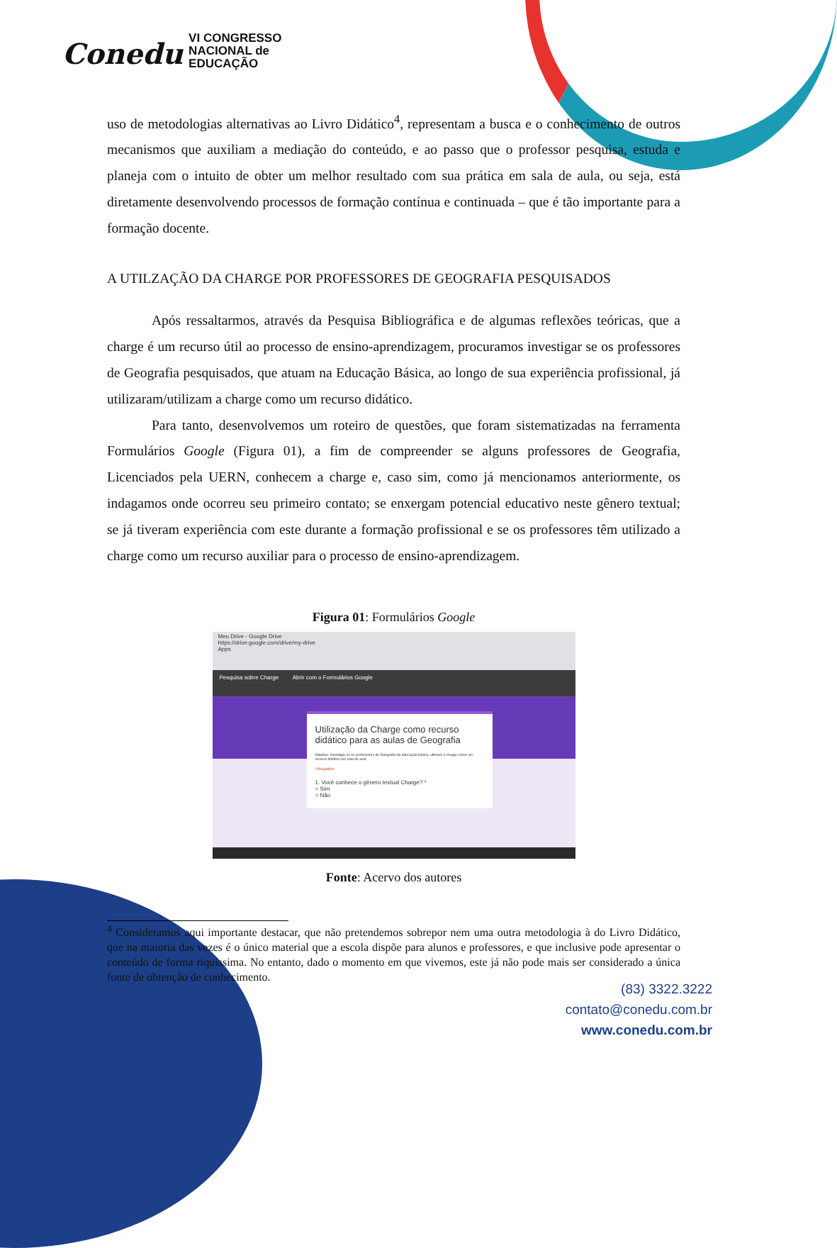Conedu VI CONGRESSO
NACIONAL de
EDUCAÇÃO
uso de metodologias alternativas ao Livro Didático<sup>4</sup>, representam a busca e o conhecimento de outros mecanismos que auxiliam a mediação do conteúdo, e ao passo que o professor pesquisa, estuda e planeja com o intuito de obter um melhor resultado com sua prática em sala de aula, ou seja, está diretamente desenvolvendo processos de formação contínua e continuada – que é tão importante para a formação docente.
A UTILZAÇÃO DA CHARGE POR PROFESSORES DE GEOGRAFIA PESQUISADOS
Após ressaltarmos, através da Pesquisa Bibliográfica e de algumas reflexões teóricas, que a charge é um recurso útil ao processo de ensino-aprendizagem, procuramos investigar se os professores de Geografia pesquisados, que atuam na Educação Básica, ao longo de sua experiência profissional, já utilizaram/utilizam a charge como um recurso didático.
Para tanto, desenvolvemos um roteiro de questões, que foram sistematizadas na ferramenta Formulários Google (Figura 01), a fim de compreender se alguns professores de Geografia, Licenciados pela UERN, conhecem a charge e, caso sim, como já mencionamos anteriormente, os indagamos onde ocorreu seu primeiro contato; se enxergam potencial educativo neste gênero textual; se já tiveram experiência com este durante a formação profissional e se os professores têm utilizado a charge como um recurso auxiliar para o processo de ensino-aprendizagem.
Figura 01: Formulários Google
Meu Drive - Google Drive
https://drive.google.com/drive/my-drive
Apps
Pesquisa sobre Charge Abrir com o Formulários Google
Utilização da Charge como recurso didático para as aulas de Geografia
Objetivo: Investigar se os professores de Geografia da educação básica, utilizam a charge como um recurso didático em sala de aula.
*Obrigatório
1. Você conhece o gênero textual Charge? *
○ Sim
○ Não
Fonte: Acervo dos autores
<sup>4</sup> Consideramos aqui importante destacar, que não pretendemos sobrepor nem uma outra metodologia à do Livro Didático, que na maioria das vezes é o único material que a escola dispõe para alunos e professores, e que inclusive pode apresentar o conteúdo de forma riquíssima. No entanto, dado o momento em que vivemos, este já não pode mais ser considerado a única fonte de obtenção de conhecimento.
(83) 3322.3222
contato@conedu.com.br
www.conedu.com.br